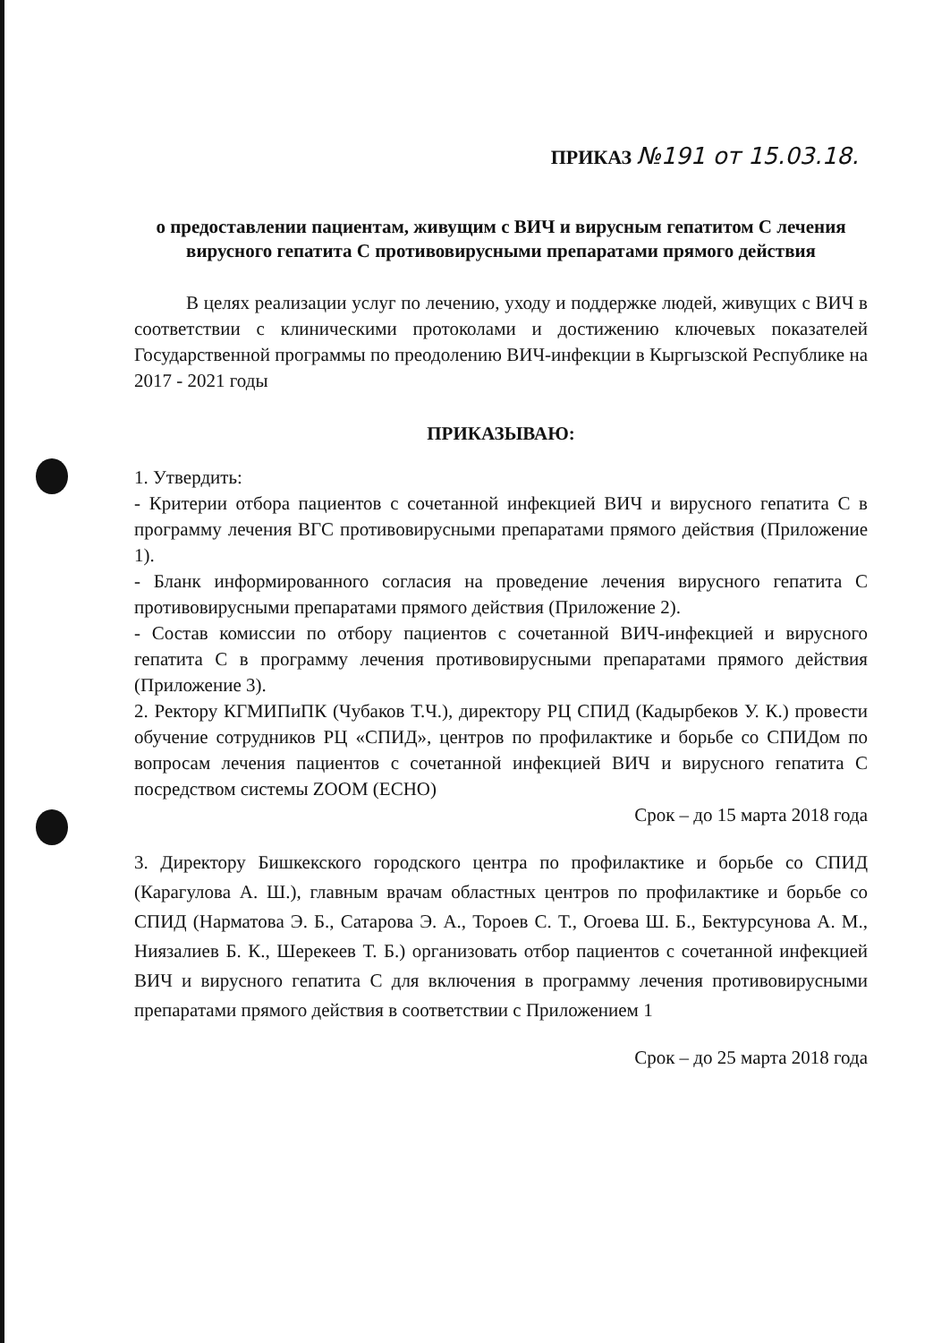ПРИКАЗ №191 от 15.03.18.
о предоставлении пациентам, живущим с ВИЧ и вирусным гепатитом С лечения вирусного гепатита С противовирусными препаратами прямого действия
В целях реализации услуг по лечению, уходу и поддержке людей, живущих с ВИЧ в соответствии с клиническими протоколами и достижению ключевых показателей Государственной программы по преодолению ВИЧ-инфекции в Кыргызской Республике на 2017 - 2021 годы
ПРИКАЗЫВАЮ:
1. Утвердить:
- Критерии отбора пациентов с сочетанной инфекцией ВИЧ и вирусного гепатита С в программу лечения ВГС противовирусными препаратами прямого действия (Приложение 1).
- Бланк информированного согласия на проведение лечения вирусного гепатита С противовирусными препаратами прямого действия (Приложение 2).
- Состав комиссии по отбору пациентов с сочетанной ВИЧ-инфекцией и вирусного гепатита С в программу лечения противовирусными препаратами прямого действия (Приложение 3).
2. Ректору КГМИПиПК (Чубаков Т.Ч.), директору РЦ СПИД (Кадырбеков У. К.) провести обучение сотрудников РЦ «СПИД», центров по профилактике и борьбе со СПИДом по вопросам лечения пациентов с сочетанной инфекцией ВИЧ и вирусного гепатита С посредством системы ZOOM (ECHO)
Срок – до 15 марта 2018 года
3. Директору Бишкекского городского центра по профилактике и борьбе со СПИД (Карагулова А. Ш.), главным врачам областных центров по профилактике и борьбе со СПИД (Нарматова Э. Б., Сатарова Э. А., Тороев С. Т., Огоева Ш. Б., Бектурсунова А. М., Ниязалиев Б. К., Шерекеев Т. Б.) организовать отбор пациентов с сочетанной инфекцией ВИЧ и вирусного гепатита С для включения в программу лечения противовирусными препаратами прямого действия в соответствии с Приложением 1
Срок – до 25 марта 2018 года